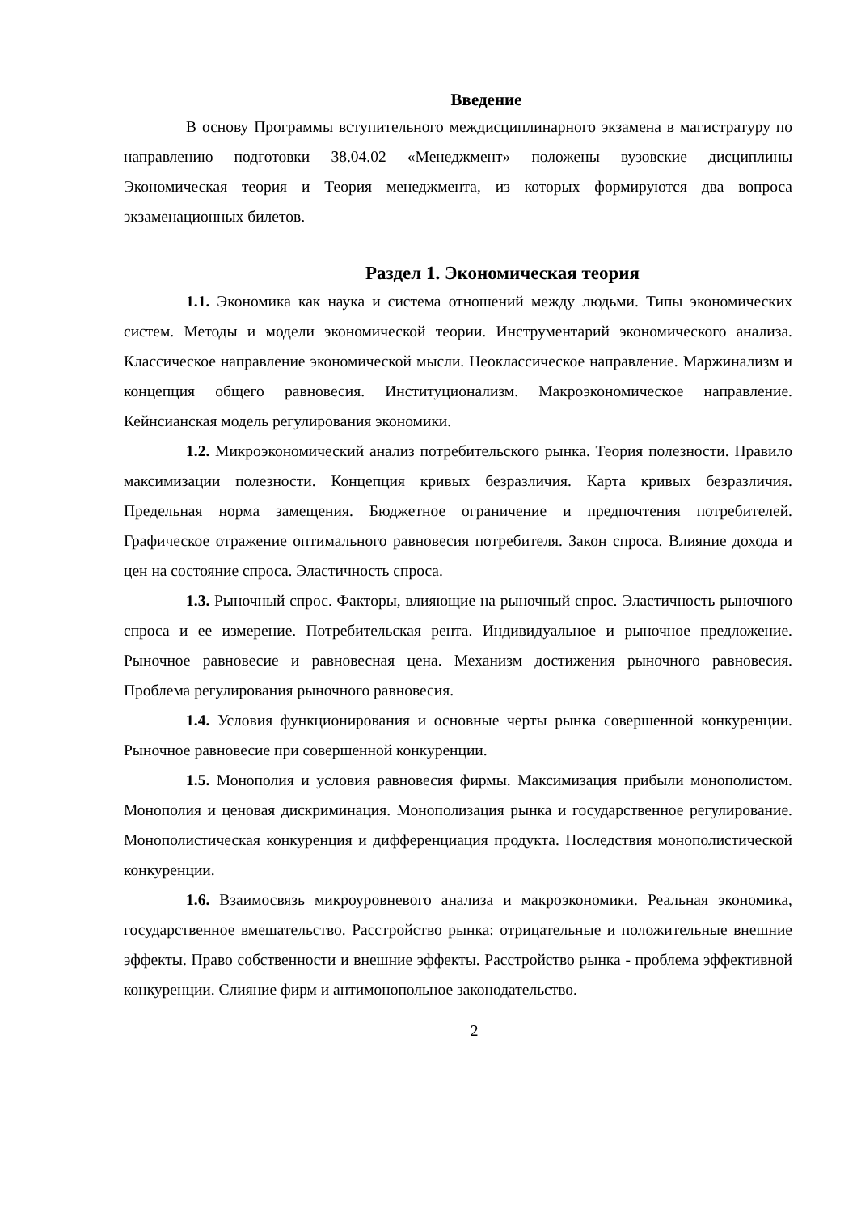Введение
В основу Программы вступительного междисциплинарного экзамена в магистратуру по направлению подготовки 38.04.02 «Менеджмент» положены вузовские дисциплины Экономическая теория и Теория менеджмента, из которых формируются два вопроса экзаменационных билетов.
Раздел 1. Экономическая теория
1.1. Экономика как наука и система отношений между людьми. Типы экономических систем. Методы и модели экономической теории. Инструментарий экономического анализа. Классическое направление экономической мысли. Неоклассическое направление. Маржинализм и концепция общего равновесия. Институционализм. Макроэкономическое направление. Кейнсианская модель регулирования экономики.
1.2. Микроэкономический анализ потребительского рынка. Теория полезности. Правило максимизации полезности. Концепция кривых безразличия. Карта кривых безразличия. Предельная норма замещения. Бюджетное ограничение и предпочтения потребителей. Графическое отражение оптимального равновесия потребителя. Закон спроса. Влияние дохода и цен на состояние спроса. Эластичность спроса.
1.3. Рыночный спрос. Факторы, влияющие на рыночный спрос. Эластичность рыночного спроса и ее измерение. Потребительская рента. Индивидуальное и рыночное предложение. Рыночное равновесие и равновесная цена. Механизм достижения рыночного равновесия. Проблема регулирования рыночного равновесия.
1.4. Условия функционирования и основные черты рынка совершенной конкуренции. Рыночное равновесие при совершенной конкуренции.
1.5. Монополия и условия равновесия фирмы. Максимизация прибыли монополистом. Монополия и ценовая дискриминация. Монополизация рынка и государственное регулирование. Монополистическая конкуренция и дифференциация продукта. Последствия монополистической конкуренции.
1.6. Взаимосвязь микроуровневого анализа и макроэкономики. Реальная экономика, государственное вмешательство. Расстройство рынка: отрицательные и положительные внешние эффекты. Право собственности и внешние эффекты. Расстройство рынка - проблема эффективной конкуренции. Слияние фирм и антимонопольное законодательство.
2